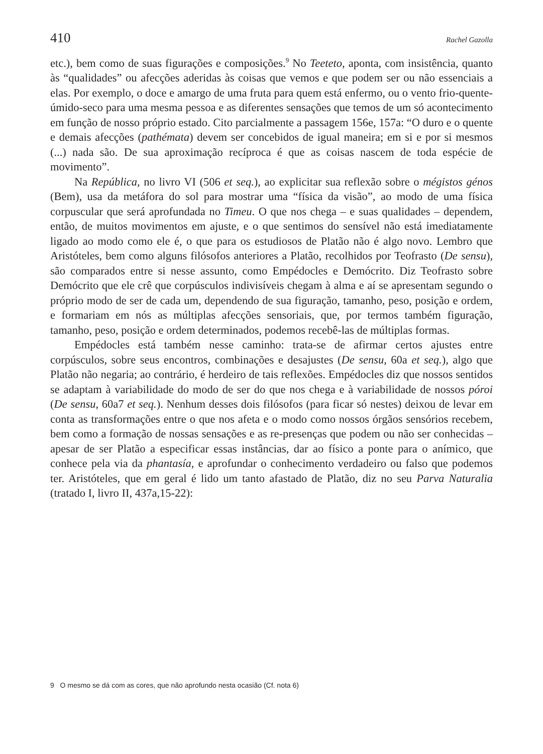410 Rachel Gazolla
etc.), bem como de suas figurações e composições.<sup>9</sup> No Teeteto, aponta, com insistência, quanto às “qualidades” ou afecções aderidas às coisas que vemos e que podem ser ou não essenciais a elas. Por exemplo, o doce e amargo de uma fruta para quem está enfermo, ou o vento frio-quente-úmido-seco para uma mesma pessoa e as diferentes sensações que temos de um só acontecimento em função de nosso próprio estado. Cito parcialmente a passagem 156e, 157a: “O duro e o quente e demais afecções (pathémata) devem ser concebidos de igual maneira; em si e por si mesmos (...) nada são. De sua aproximação recíproca é que as coisas nascem de toda espécie de movimento”.
Na República, no livro VI (506 et seq.), ao explicitar sua reflexão sobre o mégistos génos (Bem), usa da metáfora do sol para mostrar uma “física da visão”, ao modo de uma física corpuscular que será aprofundada no Timeu. O que nos chega – e suas qualidades – dependem, então, de muitos movimentos em ajuste, e o que sentimos do sensível não está imediatamente ligado ao modo como ele é, o que para os estudiosos de Platão não é algo novo. Lembro que Aristóteles, bem como alguns filósofos anteriores a Platão, recolhidos por Teofrasto (De sensu), são comparados entre si nesse assunto, como Empédocles e Demócrito. Diz Teofrasto sobre Demócrito que ele crê que corpúsculos indivisíveis chegam à alma e aí se apresentam segundo o próprio modo de ser de cada um, dependendo de sua figuração, tamanho, peso, posição e ordem, e formariam em nós as múltiplas afecções sensoriais, que, por termos também figuração, tamanho, peso, posição e ordem determinados, podemos recebê-las de múltiplas formas.
Empédocles está também nesse caminho: trata-se de afirmar certos ajustes entre corpúsculos, sobre seus encontros, combinações e desajustes (De sensu, 60a et seq.), algo que Platão não negaria; ao contrário, é herdeiro de tais reflexões. Empédocles diz que nossos sentidos se adaptam à variabilidade do modo de ser do que nos chega e à variabilidade de nossos póroi (De sensu, 60a7 et seq.). Nenhum desses dois filósofos (para ficar só nestes) deixou de levar em conta as transformações entre o que nos afeta e o modo como nossos órgãos sensórios recebem, bem como a formação de nossas sensações e as re-presenças que podem ou não ser conhecidas – apesar de ser Platão a especificar essas instâncias, dar ao físico a ponte para o anímico, que conhece pela via da phantasía, e aprofundar o conhecimento verdadeiro ou falso que podemos ter. Aristóteles, que em geral é lido um tanto afastado de Platão, diz no seu Parva Naturalia (tratado I, livro II, 437a,15-22):
9 O mesmo se dá com as cores, que não aprofundo nesta ocasião (Cf. nota 6)